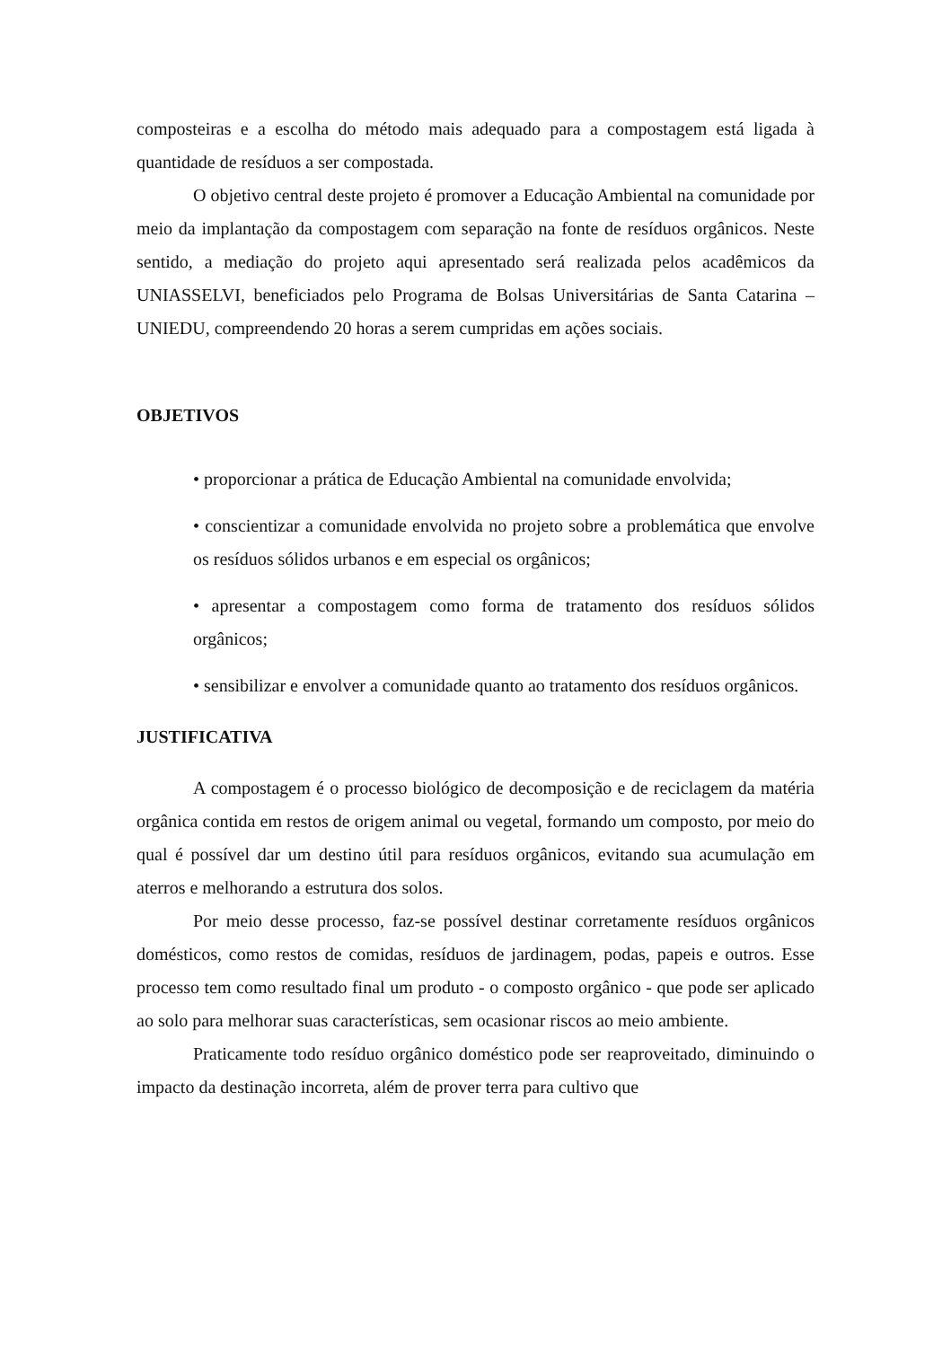composteiras e a escolha do método mais adequado para a compostagem está ligada à quantidade de resíduos a ser compostada.
O objetivo central deste projeto é promover a Educação Ambiental na comunidade por meio da implantação da compostagem com separação na fonte de resíduos orgânicos. Neste sentido, a mediação do projeto aqui apresentado será realizada pelos acadêmicos da UNIASSELVI, beneficiados pelo Programa de Bolsas Universitárias de Santa Catarina – UNIEDU, compreendendo 20 horas a serem cumpridas em ações sociais.
OBJETIVOS
• proporcionar a prática de Educação Ambiental na comunidade envolvida;
• conscientizar a comunidade envolvida no projeto sobre a problemática que envolve os resíduos sólidos urbanos e em especial os orgânicos;
• apresentar a compostagem como forma de tratamento dos resíduos sólidos orgânicos;
• sensibilizar e envolver a comunidade quanto ao tratamento dos resíduos orgânicos.
JUSTIFICATIVA
A compostagem é o processo biológico de decomposição e de reciclagem da matéria orgânica contida em restos de origem animal ou vegetal, formando um composto, por meio do qual é possível dar um destino útil para resíduos orgânicos, evitando sua acumulação em aterros e melhorando a estrutura dos solos.
Por meio desse processo, faz-se possível destinar corretamente resíduos orgânicos domésticos, como restos de comidas, resíduos de jardinagem, podas, papeis e outros. Esse processo tem como resultado final um produto - o composto orgânico - que pode ser aplicado ao solo para melhorar suas características, sem ocasionar riscos ao meio ambiente.
Praticamente todo resíduo orgânico doméstico pode ser reaproveitado, diminuindo o impacto da destinação incorreta, além de prover terra para cultivo que